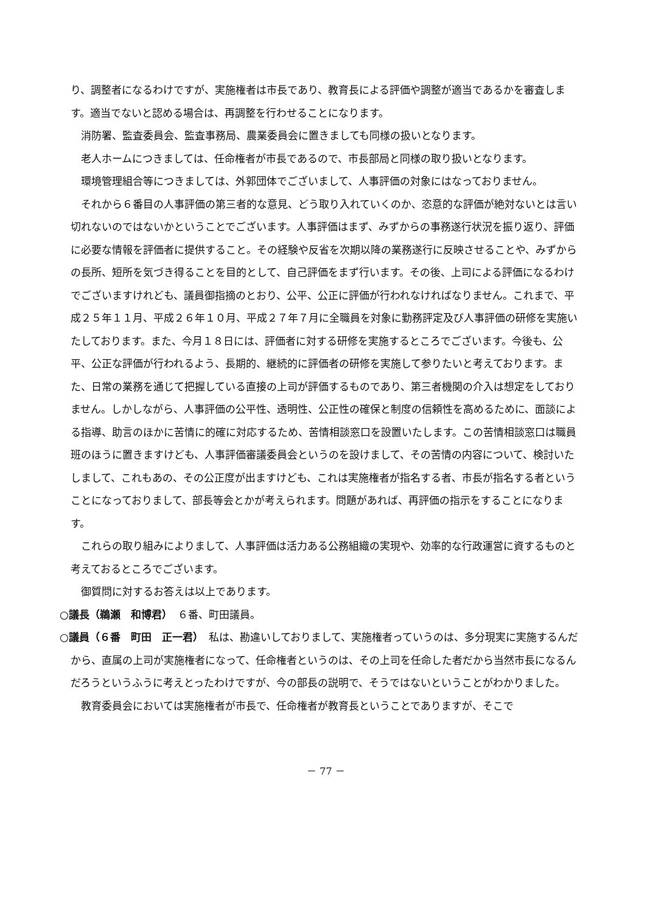り、調整者になるわけですが、実施権者は市長であり、教育長による評価や調整が適当であるかを審査します。適当でないと認める場合は、再調整を行わせることになります。
消防署、監査委員会、監査事務局、農業委員会に置きましても同様の扱いとなります。
老人ホームにつきましては、任命権者が市長であるので、市長部局と同様の取り扱いとなります。
環境管理組合等につきましては、外郭団体でございまして、人事評価の対象にはなっておりません。
それから６番目の人事評価の第三者的な意見、どう取り入れていくのか、恣意的な評価が絶対ないとは言い切れないのではないかということでございます。人事評価はまず、みずからの事務遂行状況を振り返り、評価に必要な情報を評価者に提供すること。その経験や反省を次期以降の業務遂行に反映させることや、みずからの長所、短所を気づき得ることを目的として、自己評価をまず行います。その後、上司による評価になるわけでございますけれども、議員御指摘のとおり、公平、公正に評価が行われなければなりません。これまで、平成２５年１１月、平成２６年１０月、平成２７年７月に全職員を対象に勤務評定及び人事評価の研修を実施いたしております。また、今月１８日には、評価者に対する研修を実施するところでございます。今後も、公平、公正な評価が行われるよう、長期的、継続的に評価者の研修を実施して参りたいと考えております。また、日常の業務を通じて把握している直接の上司が評価するものであり、第三者機関の介入は想定をしておりません。しかしながら、人事評価の公平性、透明性、公正性の確保と制度の信頼性を高めるために、面談による指導、助言のほかに苦情に的確に対応するため、苦情相談窓口を設置いたします。この苦情相談窓口は職員班のほうに置きますけども、人事評価審議委員会というのを設けまして、その苦情の内容について、検討いたしまして、これもあの、その公正度が出ますけども、これは実施権者が指名する者、市長が指名する者ということになっておりまして、部長等会とかが考えられます。問題があれば、再評価の指示をすることになります。
これらの取り組みによりまして、人事評価は活力ある公務組織の実現や、効率的な行政運営に資するものと考えておるところでございます。
御質問に対するお答えは以上であります。
○議長（鵜瀬　和博君）　６番、町田議員。
○議員（６番　町田　正一君）　私は、勘違いしておりまして、実施権者っていうのは、多分現実に実施するんだから、直属の上司が実施権者になって、任命権者というのは、その上司を任命した者だから当然市長になるんだろうというふうに考えとったわけですが、今の部長の説明で、そうではないということがわかりました。
教育委員会においては実施権者が市長で、任命権者が教育長ということでありますが、そこで
－ 77 －